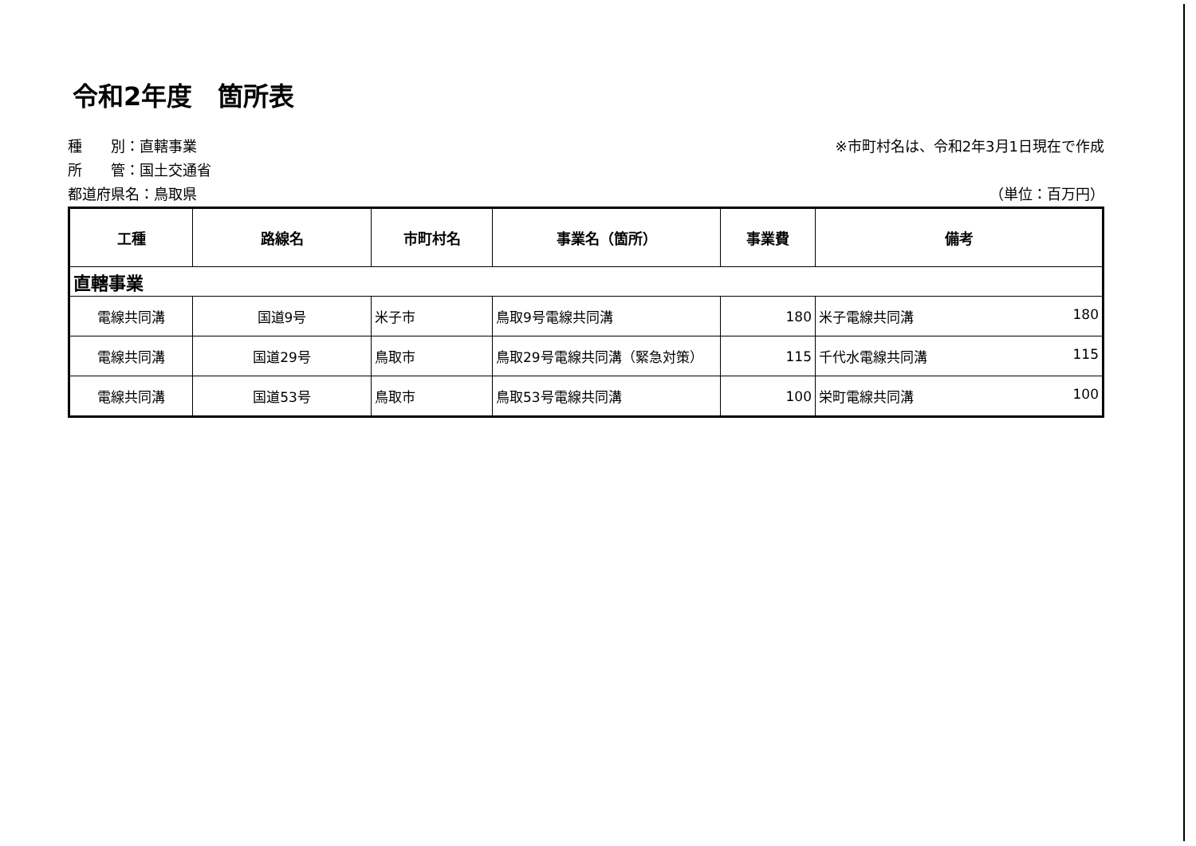令和2年度　箇所表
種　　別：直轄事業 ※市町村名は、令和2年3月1日現在で作成
所　　管：国土交通省
都道府県名：鳥取県 （単位：百万円）
| 工種 | 路線名 | 市町村名 | 事業名（箇所） | 事業費 | 備考 |
| --- | --- | --- | --- | --- | --- |
| 直轄事業 | | | | | |
| 電線共同溝 | 国道9号 | 米子市 | 鳥取9号電線共同溝 | 180 | 米子電線共同溝 180 |
| 電線共同溝 | 国道29号 | 鳥取市 | 鳥取29号電線共同溝（緊急対策） | 115 | 千代水電線共同溝 115 |
| 電線共同溝 | 国道53号 | 鳥取市 | 鳥取53号電線共同溝 | 100 | 栄町電線共同溝 100 |